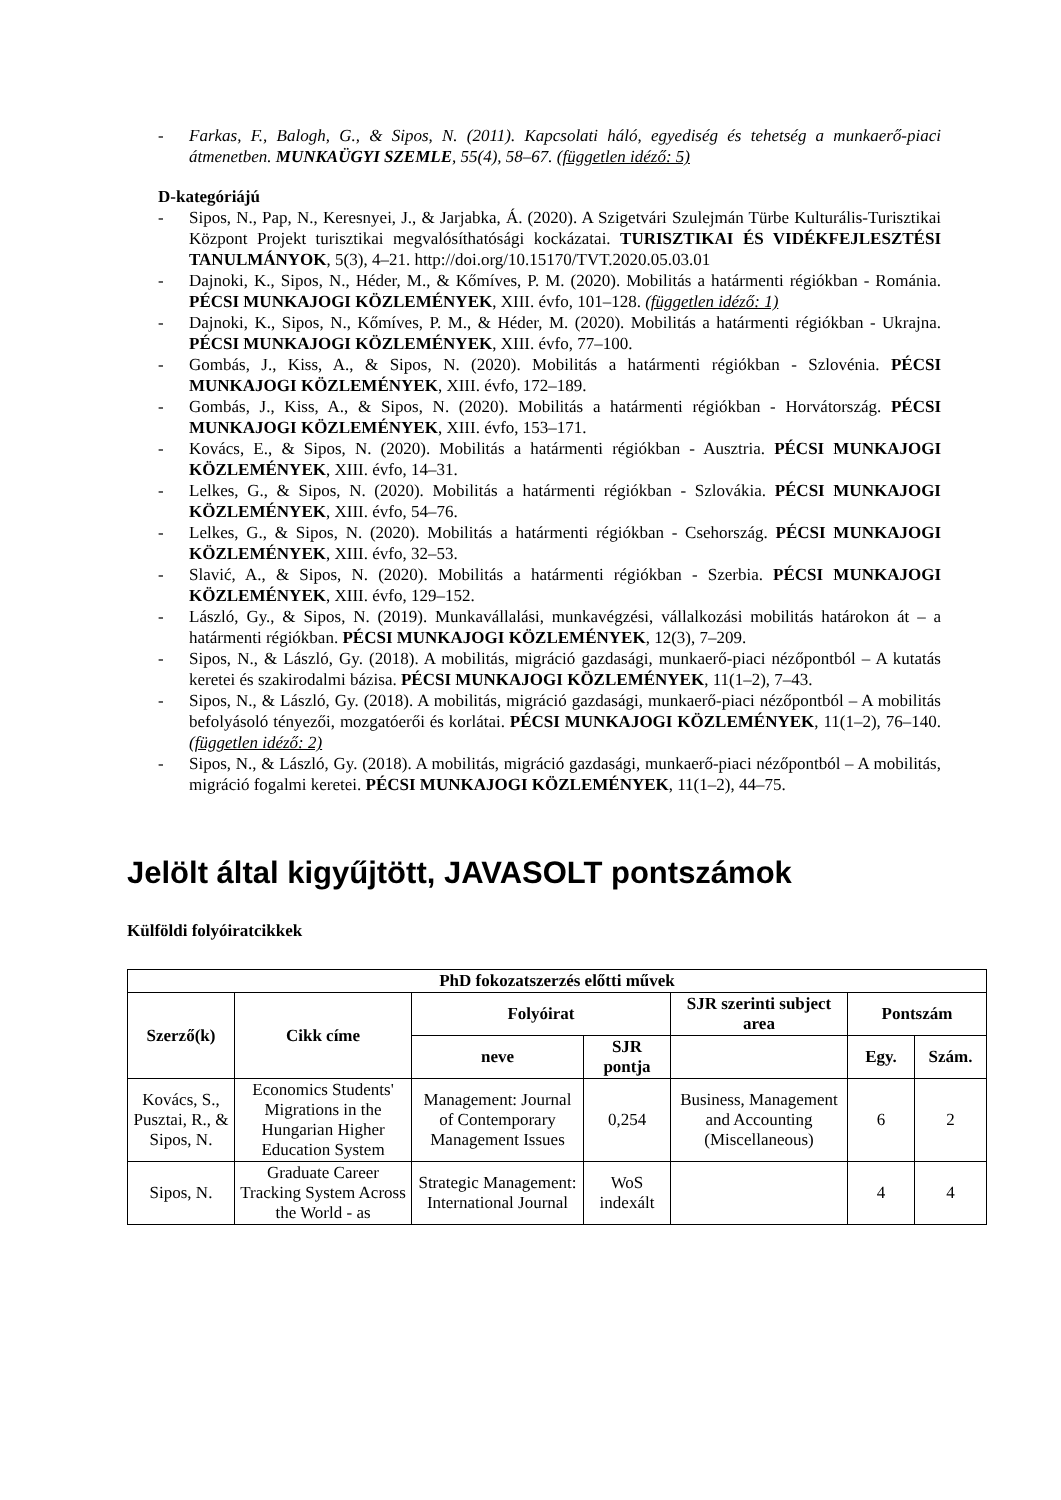- Farkas, F., Balogh, G., & Sipos, N. (2011). Kapcsolati háló, egyediség és tehetség a munkaerő-piaci átmenetben. MUNKAÜGYI SZEMLE, 55(4), 58–67. (független idéző: 5)
D-kategóriájú
- Sipos, N., Pap, N., Keresnyei, J., & Jarjabka, Á. (2020). A Szigetvári Szulejmán Türbe Kulturális-Turisztikai Központ Projekt turisztikai megvalósíthatósági kockázatai. TURISZTIKAI ÉS VIDÉKFEJLESZTÉSI TANULMÁNYOK, 5(3), 4–21. http://doi.org/10.15170/TVT.2020.05.03.01
- Dajnoki, K., Sipos, N., Héder, M., & Kőmíves, P. M. (2020). Mobilitás a határmenti régiókban - Románia. PÉCSI MUNKAJOGI KÖZLEMÉNYEK, XIII. évfo, 101–128. (független idéző: 1)
- Dajnoki, K., Sipos, N., Kőmíves, P. M., & Héder, M. (2020). Mobilitás a határmenti régiókban - Ukrajna. PÉCSI MUNKAJOGI KÖZLEMÉNYEK, XIII. évfo, 77–100.
- Gombás, J., Kiss, A., & Sipos, N. (2020). Mobilitás a határmenti régiókban - Szlovénia. PÉCSI MUNKAJOGI KÖZLEMÉNYEK, XIII. évfo, 172–189.
- Gombás, J., Kiss, A., & Sipos, N. (2020). Mobilitás a határmenti régiókban - Horvátország. PÉCSI MUNKAJOGI KÖZLEMÉNYEK, XIII. évfo, 153–171.
- Kovács, E., & Sipos, N. (2020). Mobilitás a határmenti régiókban - Ausztria. PÉCSI MUNKAJOGI KÖZLEMÉNYEK, XIII. évfo, 14–31.
- Lelkes, G., & Sipos, N. (2020). Mobilitás a határmenti régiókban - Szlovákia. PÉCSI MUNKAJOGI KÖZLEMÉNYEK, XIII. évfo, 54–76.
- Lelkes, G., & Sipos, N. (2020). Mobilitás a határmenti régiókban - Csehország. PÉCSI MUNKAJOGI KÖZLEMÉNYEK, XIII. évfo, 32–53.
- Slavić, A., & Sipos, N. (2020). Mobilitás a határmenti régiókban - Szerbia. PÉCSI MUNKAJOGI KÖZLEMÉNYEK, XIII. évfo, 129–152.
- László, Gy., & Sipos, N. (2019). Munkavállalási, munkavégzési, vállalkozási mobilitás határokon át – a határmenti régiókban. PÉCSI MUNKAJOGI KÖZLEMÉNYEK, 12(3), 7–209.
- Sipos, N., & László, Gy. (2018). A mobilitás, migráció gazdasági, munkaerő-piaci nézőpontból – A kutatás keretei és szakirodalmi bázisa. PÉCSI MUNKAJOGI KÖZLEMÉNYEK, 11(1–2), 7–43.
- Sipos, N., & László, Gy. (2018). A mobilitás, migráció gazdasági, munkaerő-piaci nézőpontból – A mobilitás befolyásoló tényezői, mozgatóerői és korlátai. PÉCSI MUNKAJOGI KÖZLEMÉNYEK, 11(1–2), 76–140. (független idéző: 2)
- Sipos, N., & László, Gy. (2018). A mobilitás, migráció gazdasági, munkaerő-piaci nézőpontból – A mobilitás, migráció fogalmi keretei. PÉCSI MUNKAJOGI KÖZLEMÉNYEK, 11(1–2), 44–75.
Jelölt által kigyűjtött, JAVASOLT pontszámok
Külföldi folyóiratcikkek
| PhD fokozatszerzés előtti művek | | | | | | |
| --- | --- | --- | --- | --- | --- | --- |
| Szerző(k) | Cikk címe | Folyóirat | | SJR szerinti subject area | Pontszám | |
| | | neve | SJR pontja | | Egy. | Szám. |
| Kovács, S., Pusztai, R., & Sipos, N. | Economics Students' Migrations in the Hungarian Higher Education System | Management: Journal of Contemporary Management Issues | 0,254 | Business, Management and Accounting (Miscellaneous) | 6 | 2 |
| Sipos, N. | Graduate Career Tracking System Across the World - as | Strategic Management: International Journal | WoS indexált | | 4 | 4 |